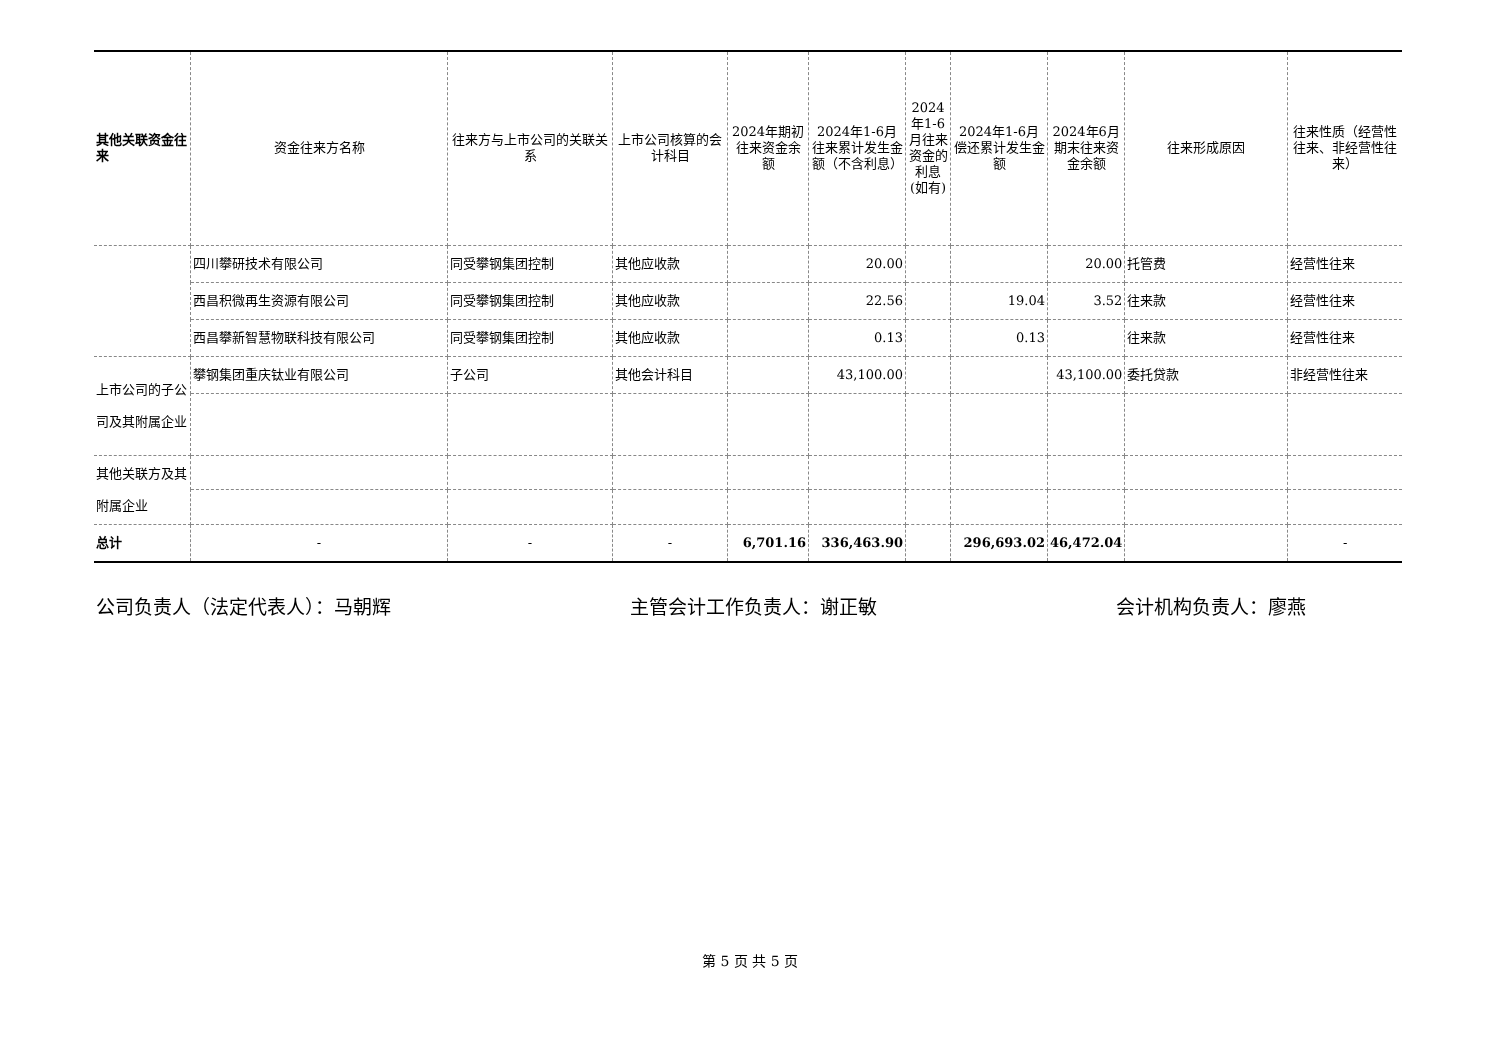| 其他关联资金往来 | 资金往来方名称 | 往来方与上市公司的关联关系 | 上市公司核算的会计科目 | 2024年期初往来资金余额 | 2024年1-6月往来累计发生金额（不含利息） | 2024年1-6月往来资金的利息(如有) | 2024年1-6月偿还累计发生金额 | 2024年6月期末往来资金余额 | 往来形成原因 | 往来性质（经营性往来、非经营性往来） |
| --- | --- | --- | --- | --- | --- | --- | --- | --- | --- | --- |
| | 四川攀研技术有限公司 | 同受攀钢集团控制 | 其他应收款 | | 20.00 | | | 20.00 | 托管费 | 经营性往来 |
| | 西昌积微再生资源有限公司 | 同受攀钢集团控制 | 其他应收款 | | 22.56 | | 19.04 | 3.52 | 往来款 | 经营性往来 |
| | 西昌攀新智慧物联科技有限公司 | 同受攀钢集团控制 | 其他应收款 | | 0.13 | | 0.13 | | 往来款 | 经营性往来 |
| 上市公司的子公司及其附属企业 | 攀钢集团重庆钛业有限公司 | 子公司 | 其他会计科目 | | 43,100.00 | | | 43,100.00 | 委托贷款 | 非经营性往来 |
| 其他关联方及其附属企业 | | | | | | | | | | |
| 总计 | - | - | - | 6,701.16 | 336,463.90 | | 296,693.02 | 46,472.04 | | - |
公司负责人（法定代表人）：马朝辉 主管会计工作负责人：谢正敏 会计机构负责人：廖燕
第 5 页 共 5 页